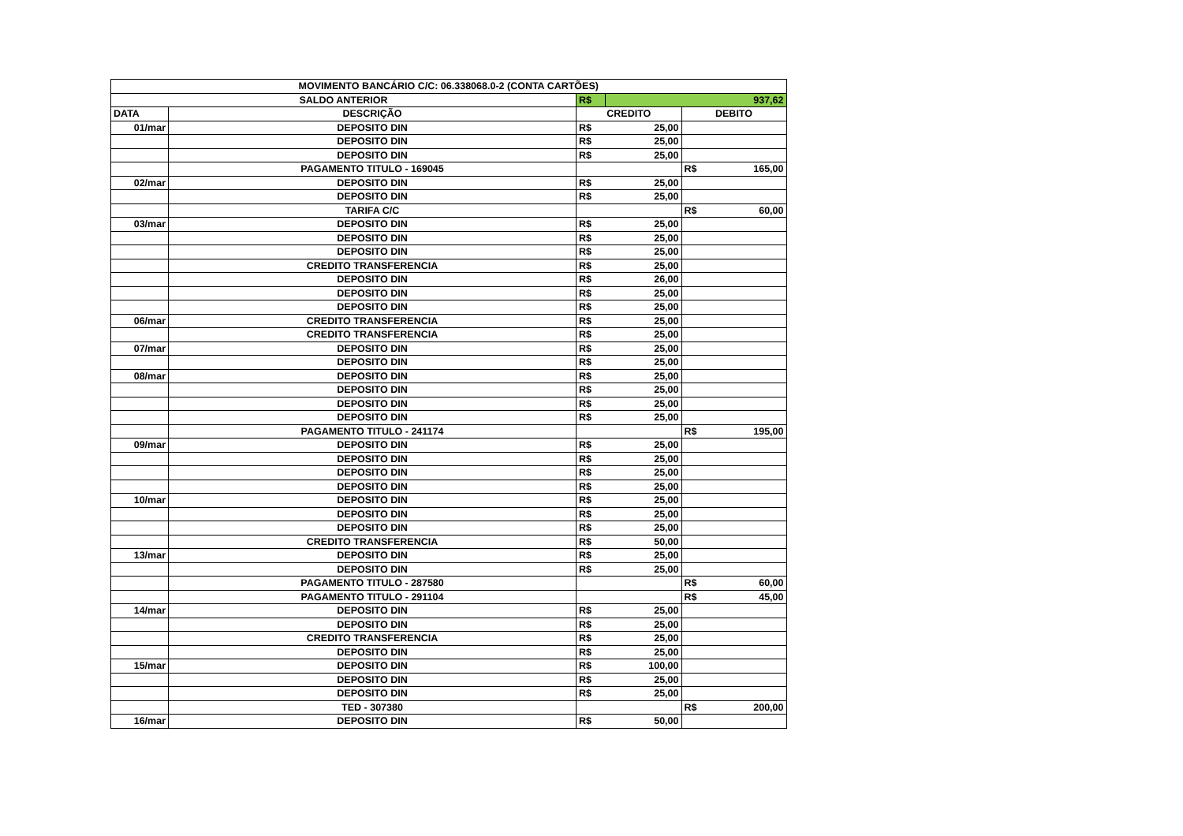| MOVIMENTO BANCÁRIO C/C: 06.338068.0-2 (CONTA CARTÕES) | | | | | |
| SALDO ANTERIOR | | R$ | 937,62 | | |
| DATA | DESCRIÇÃO | CREDITO | | DEBITO | |
| 01/mar | DEPOSITO DIN | R$ | 25,00 | | |
| | DEPOSITO DIN | R$ | 25,00 | | |
| | DEPOSITO DIN | R$ | 25,00 | | |
| | PAGAMENTO TITULO - 169045 | | | R$ | 165,00 |
| 02/mar | DEPOSITO DIN | R$ | 25,00 | | |
| | DEPOSITO DIN | R$ | 25,00 | | |
| | TARIFA C/C | | | R$ | 60,00 |
| 03/mar | DEPOSITO DIN | R$ | 25,00 | | |
| | DEPOSITO DIN | R$ | 25,00 | | |
| | DEPOSITO DIN | R$ | 25,00 | | |
| | CREDITO TRANSFERENCIA | R$ | 25,00 | | |
| | DEPOSITO DIN | R$ | 26,00 | | |
| | DEPOSITO DIN | R$ | 25,00 | | |
| | DEPOSITO DIN | R$ | 25,00 | | |
| 06/mar | CREDITO TRANSFERENCIA | R$ | 25,00 | | |
| | CREDITO TRANSFERENCIA | R$ | 25,00 | | |
| 07/mar | DEPOSITO DIN | R$ | 25,00 | | |
| | DEPOSITO DIN | R$ | 25,00 | | |
| 08/mar | DEPOSITO DIN | R$ | 25,00 | | |
| | DEPOSITO DIN | R$ | 25,00 | | |
| | DEPOSITO DIN | R$ | 25,00 | | |
| | DEPOSITO DIN | R$ | 25,00 | | |
| | PAGAMENTO TITULO - 241174 | | | R$ | 195,00 |
| 09/mar | DEPOSITO DIN | R$ | 25,00 | | |
| | DEPOSITO DIN | R$ | 25,00 | | |
| | DEPOSITO DIN | R$ | 25,00 | | |
| | DEPOSITO DIN | R$ | 25,00 | | |
| 10/mar | DEPOSITO DIN | R$ | 25,00 | | |
| | DEPOSITO DIN | R$ | 25,00 | | |
| | DEPOSITO DIN | R$ | 25,00 | | |
| | CREDITO TRANSFERENCIA | R$ | 50,00 | | |
| 13/mar | DEPOSITO DIN | R$ | 25,00 | | |
| | DEPOSITO DIN | R$ | 25,00 | | |
| | PAGAMENTO TITULO - 287580 | | | R$ | 60,00 |
| | PAGAMENTO TITULO - 291104 | | | R$ | 45,00 |
| 14/mar | DEPOSITO DIN | R$ | 25,00 | | |
| | DEPOSITO DIN | R$ | 25,00 | | |
| | CREDITO TRANSFERENCIA | R$ | 25,00 | | |
| | DEPOSITO DIN | R$ | 25,00 | | |
| 15/mar | DEPOSITO DIN | R$ | 100,00 | | |
| | DEPOSITO DIN | R$ | 25,00 | | |
| | DEPOSITO DIN | R$ | 25,00 | | |
| | TED - 307380 | | | R$ | 200,00 |
| 16/mar | DEPOSITO DIN | R$ | 50,00 | | |